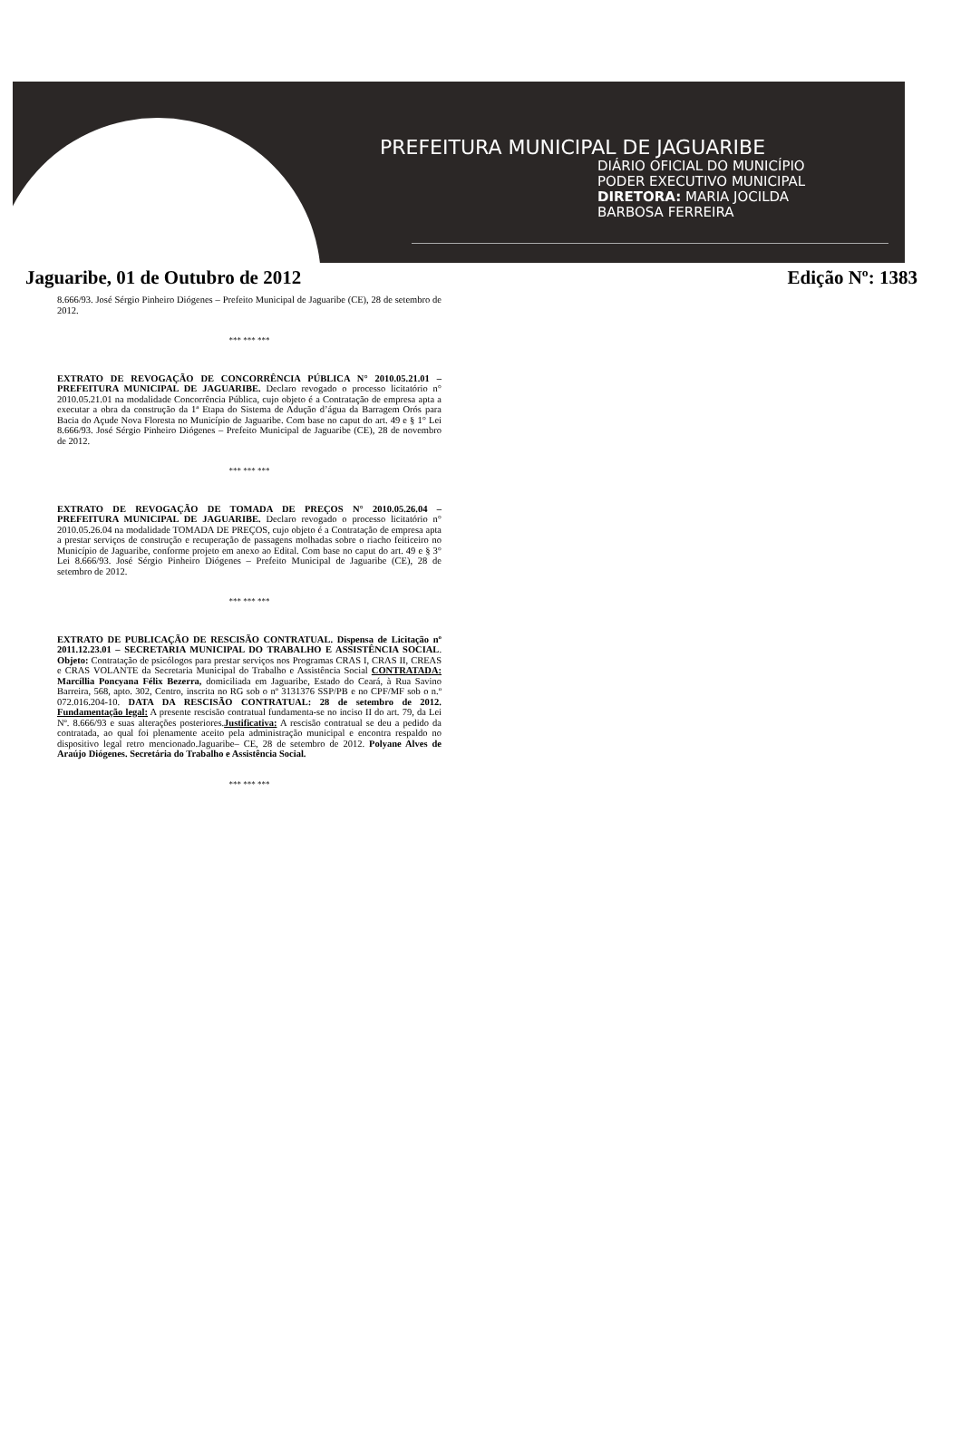PREFEITURA MUNICIPAL DE JAGUARIBE
DIÁRIO OFICIAL DO MUNICÍPIO
PODER EXECUTIVO MUNICIPAL
DIRETORA: MARIA JOCILDA
BARBOSA FERREIRA
Jaguaribe, 01 de Outubro de 2012 Edição Nº: 1383
8.666/93. José Sérgio Pinheiro Diógenes – Prefeito Municipal de Jaguaribe (CE), 28 de setembro de 2012.
*** *** ***
EXTRATO DE REVOGAÇÃO DE CONCORRÊNCIA PÚBLICA N° 2010.05.21.01 – PREFEITURA MUNICIPAL DE JAGUARIBE. Declaro revogado o processo licitatório n° 2010.05.21.01 na modalidade Concorrência Pública, cujo objeto é a Contratação de empresa apta a executar a obra da construção da 1ª Etapa do Sistema de Adução d’água da Barragem Orós para Bacia do Açude Nova Floresta no Município de Jaguaribe. Com base no caput do art. 49 e § 1° Lei 8.666/93. José Sérgio Pinheiro Diógenes – Prefeito Municipal de Jaguaribe (CE), 28 de novembro de 2012.
*** *** ***
EXTRATO DE REVOGAÇÃO DE TOMADA DE PREÇOS N° 2010.05.26.04 – PREFEITURA MUNICIPAL DE JAGUARIBE. Declaro revogado o processo licitatório n° 2010.05.26.04 na modalidade TOMADA DE PREÇOS, cujo objeto é a Contratação de empresa apta a prestar serviços de construção e recuperação de passagens molhadas sobre o riacho feiticeiro no Município de Jaguaribe, conforme projeto em anexo ao Edital. Com base no caput do art. 49 e § 3° Lei 8.666/93. José Sérgio Pinheiro Diógenes – Prefeito Municipal de Jaguaribe (CE), 28 de setembro de 2012.
*** *** ***
EXTRATO DE PUBLICAÇÃO DE RESCISÃO CONTRATUAL. Dispensa de Licitação nº 2011.12.23.01 – SECRETARIA MUNICIPAL DO TRABALHO E ASSISTÊNCIA SOCIAL. Objeto: Contratação de psicólogos para prestar serviços nos Programas CRAS I, CRAS II, CREAS e CRAS VOLANTE da Secretaria Municipal do Trabalho e Assistência Social CONTRATADA: Marcíllia Poncyana Félix Bezerra, domiciliada em Jaguaribe, Estado do Ceará, à Rua Savino Barreira, 568, apto. 302, Centro, inscrita no RG sob o nº 3131376 SSP/PB e no CPF/MF sob o n.º 072.016.204-10. DATA DA RESCISÃO CONTRATUAL: 28 de setembro de 2012. Fundamentação legal: A presente rescisão contratual fundamenta-se no inciso II do art. 79, da Lei Nº. 8.666/93 e suas alterações posteriores.Justificativa: A rescisão contratual se deu a pedido da contratada, ao qual foi plenamente aceito pela administração municipal e encontra respaldo no dispositivo legal retro mencionado.Jaguaribe– CE, 28 de setembro de 2012. Polyane Alves de Araújo Diógenes. Secretária do Trabalho e Assistência Social.
*** *** ***